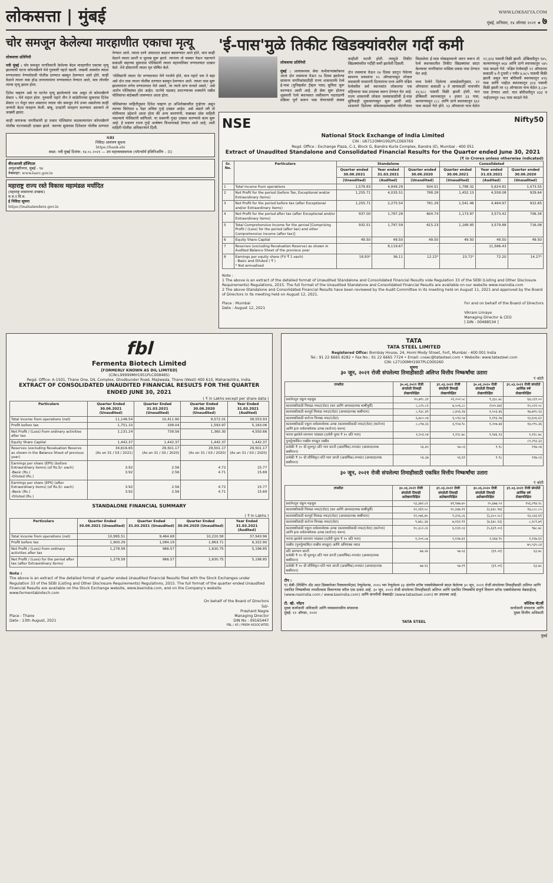लोकसत्ता | मुंबई
WWW.LOKSATTA.COM
मुंबई, शनिवार, १४ ऑगस्ट २०२१ ★ ७
चोर समजून केलेल्या मारहाणीत एकाचा मृत्यू
लोकसत्ता प्रतिनिधी
नवी मुंबई : चोर समजून नागरिकांनी केलेल्या बेदम मारहाणीत एकाचा मृत्यू झाल्याची घटना कोपरखैरणे येथे गुरुवारी पहाटे घडली. जखमी अवस्थेत त्याला रुग्णालयात नेण्याऐवजी पोलीस ठाण्यात बसवून ठेवण्यात आले होते. काही वेळाने त्याला त्रास होऊ लागल्यानंतर रुग्णालयात नेण्यात आले, मात्र तोपर्यंत त्याचा मृत्यू झाला होता.
दिनेश चव्हाण असे या घटनेत मृत्यू झालेल्याचे नाव असून तो कोपरखैरणे सेक्टर ५ येथे राहात होता. गुरुवारी पहाटे तीन ते साडेतीनच्या सुमारास दिनेश सेक्टर १९ येथून जात असताना त्याला चोर समजून तेथे उभ्या असलेल्या काही जणांनी बेदम मारहाण केली. बांबू, दगडांनी मारहाण करण्यात आल्याने तो जखमी झाला.
काही जागरूक नागरिकांनी हा प्रकार पोलिसांना कळवल्यानंतर कोपरखैरणे पोलीस घटनास्थळी दाखल झाले. चारच्या सुमारास दिनेशला पोलीस ठाण्यात नेण्यात आले. त्याला ठाणे अंमलदार कक्षात बसवण्यात आले होते, मात्र काही वेळाने त्याला उलटी व जुलाब सुरू झाले. त्यानंतर तो चक्कर येऊन पडल्याने सकाळी सहाच्या सुमारास पोलिसांनी त्याला महापालिका रुग्णालयात दाखल केले. तेथे डॉक्टरांनी त्याला मृत घोषित केले.
'पोलिसांनी त्याला थेट रुग्णालयात नेणे गरजेचे होते, मात्र पहाटे चार ते सहा असे दोन तास त्याला पोलीस ठाण्यात बसवून ठेवण्यात आले. त्याला त्रास सुरू झाल्यानंतर लगेच रुग्णालयात नेले असते, तर त्याचे प्राण वाचले असते,' असे आरोप पोलिसांवर होत आहेत. घटनेचे पडसाद उमटण्याच्या शक्यतेने रखीव पोलिसांचा बंदोबस्ती लावण्यात आला होता.
पोलिसांच्या माहितीनुसार दिनेश चव्हाण हा अभिलेखावरील गुन्हेगार असून त्याच्या विरोधात ७ पेक्षा अधिक गुन्हे दाखल आहेत. असे असले तरी तो चोरीच्याच उद्देशाने आला होता की अन्य कारणांनी, याबाबत ठोस माहिती नसल्याचे पोलिसांनी सांगितले. या प्रकरणी गुन्हा दाखल करण्याचे काम सुरू आहे. हे प्रकरण राज्य गुन्हे अन्वेषण विभागाकडे देण्यात आले आहे, अशी माहिती पोलीस अधिकाऱ्याने दिली.
SBI
निविदा आमंत्रण सूचना
https://bank.sbi
स्थळ: नवी मुंबई दिनांक: १४.०८.२०२१ — उप महाव्यवस्थापक (प्लॅटफॉर्म इंजिनिअरिंग – II)
बीएआरसी हॉस्पिटल
अणुशक्तीनगर, मुंबई - ९४
वेबसाइट: www.barc.gov.in
महाराष्ट्र राज्य रस्ते विकास महामंडळ मर्यादित
(महाराष्ट्र शासनाचा उपक्रम)
म.रा.र.वि.म.
ई निविदा सूचना
https://mahatenders.gov.in
'ई-पास'मुळे तिकीट खिडक्यांवरील गर्दी कमी
लोकसत्ता प्रतिनिधी
मुंबई : अत्यावश्यक सेवा कर्मचाऱ्यांबरोबरच आता दोन लसमात्रा घेऊन १४ दिवस झालेल्या सामान्य नागरिकांसाठीही राज्य शासनातर्फे रेल्वे ई-पास (युनिव्हर्सल ट्रॅव्हल पास) सुविधा सुरू करण्यात आली आहे. ही सेवा सुरू होताच शुक्रवारी रेल्वे स्थानकात लसीकरण पडताळणी प्रक्रिया पूर्ण करून पास घेणाऱ्यांची संख्या काहीशी घटली होती. त्यामुळे तिकीट खिडक्यांवरील गर्दीही कमी झालेली दिसली.
दोन लसमात्रा घेऊन १४ दिवस उलटून गेलेल्या सामान्य प्रवाशांना १५ ऑगस्टपासून लोकल प्रवासाची परवानगी दिल्यानंतर मध्य आणि पश्चिम रेल्वेवरील सर्व स्थानकांत लोकलचा एक महिन्याचा पास उपलब्ध करून देण्यात येत आहे. राज्य शासनाची लोकल प्रवासासाठीची ई-पास सुविधाही शुक्रवारपासून सुरू झाली आहे. शासनाने दिलेल्या संकेतस्थळावरील नोंदणीनंतर मिळालेला ई-पास मोबाइलमध्ये जतन करून तो रेल्वे स्थानकातील तिकीट खिडक्यांवर सादर केल्यावर नागरिकांना मासिक प्रवास पास देण्यात येत आहे.
मध्य रेल्वेने दिलेल्या आकडेवारीनुसार, १२ ऑगस्टला सकाळी ७ ते सायंकाळी पाचपर्यंत १४,६८८ पासची विक्री झाली होती. यात डोंबिवली स्थानकातून १ हजार ३३ पास, कल्याणमधून ८८८ आणि ठाणे स्थानकातून ६६१ पास काढले गेले होते. १३ ऑगस्टला याच वेळेत १२,३२३ पासची विक्री झाली. डोंबिवलीतून ९४५, कल्याणमधून ७६४ आणि ठाणे स्थानकातून ५४५ पास काढले गेले. पश्चिम रेल्वेवरही १२ ऑगस्टला सकाळी ७ ते दुपारी २ पर्यंत ४,७८५ पासची विक्री झाली असून यात बोरीवली स्थानकातून ४९६ पास आणि भाईंदर स्थानकातून ३२३ पासची विक्री झाली तर १३ ऑगस्टला याच वेळेत ३,८३० पास देण्यात आले. यात बोरीवलीतून ४३३ व भाईंदरमधून २७६ पास काढले गेले.
NSE Nifty50
National Stock Exchange of India Limited
CIN : U67120MH1992PLC069769
Regd. Office : Exchange Plaza, C-1, Block G, Bandra Kurla Complex, Bandra (E), Mumbai - 400 051
Extract of Unaudited Standalone and Consolidated Financial Results for the Quarter ended June 30, 2021
(₹ in Crores unless otherwise indicated)
| Sr. No. | Particulars | Standalone | | | Consolidated | | |
| --- | --- | --- | --- | --- | --- | --- | --- |
| | | Quarter ended 30.06.2021 | Year ended 31.03.2021 | Quarter ended 30.06.2020 | Quarter ended 30.06.2021 | Year ended 31.03.2021 | Quarter ended 30.06.2020 |
| | | (Unaudited) | (Audited) | (Unaudited) | (Unaudited) | (Audited) | (Unaudited) |
| 1 | Total income from operations | 1,579.83 | 4,848.29 | 934.51 | 1,788.32 | 5,624.82 | 1,073.55 |
| 2 | Net Profit for the period (before Tax, Exceptional and/or Extraordinary items) | 1,255.71 | 4,035.51 | 788.28 | 1,452.13 | 4,558.08 | 929.64 |
| 3 | Net Profit for the period before tax (after Exceptional and/or Extraordinary items) | 1,255.71 | 2,275.54 | 781.29 | 1,541.46 | 4,464.97 | 922.65 |
| 4 | Net Profit for the period after tax (after Exceptional and/or Extraordinary items) | 937.00 | 1,787.28 | 604.74 | 1,173.97 | 3,573.42 | 706.34 |
| 5 | Total Comprehensive Income for the period [Comprising Profit / (Loss) for the period (after tax) and other Comprehensive Income (after tax)] | 932.51 | 1,797.59 | 615.23 | 1,169.95 | 3,579.88 | 716.08 |
| 6 | Equity Share Capital | 49.50 | 49.50 | 49.50 | 49.50 | 49.50 | 49.50 |
| 7 | Reserves (excluding Revaluation Reserve) as shown in Audited Balance Sheet of the previous year | - | 8,119.67 | - | - | 11,586.43 | - |
| 8 | Earnings per equity share (FV ₹ 1 each) - Basic and Diluted ( ₹ ) * Not annualised | 18.93* | 36.11 | 12.22* | 23.72* | 72.20 | 14.27* |
Note :
1 The above is an extract of the detailed format of Unaudited Standalone and Consolidated Financial Results vide Regulation 33 of the SEBI (Listing and Other Disclosure Requirements) Regulations, 2015. The full format of the Unaudited Standalone and Consolidated Financial Results are available on our website www.nseindia.com
2 The above Standalone and Consolidated Financial Results have been reviewed by the Audit Committee in its meeting held on August 11, 2021 and approved by the Board of Directors in its meeting held on August 12, 2021.
Place : Mumbai
Date : August 12, 2021 For and on behalf of the Board of Directors
Vikram Limaye
Managing Director & CEO
[ DIN : 00488534 ]
fbl
Fermenta Biotech Limited
[FORMERLY KNOWN AS DIL LIMITED]
(CIN:L99999MH1951PLC008485)
Regd. Office: A-1501, Thane One, DIL Complex, Ghodbunder Road, Majiwada, Thane (West) 400 610, Maharashtra, India.
EXTRACT OF CONSOLIDATED UNAUDITED FINANCIAL RESULTS FOR THE QUARTER ENDED JUNE 30, 2021
( ₹ in Lakhs except per share data )
| Particulars | Quarter Ended 30.06.2021 (Unaudited) | Quarter Ended 31.03.2021 (Unaudited) | Quarter Ended 30.06.2020 (Unaudited) | Year Ended 31.03.2021 (Audited) |
| --- | --- | --- | --- | --- |
| Total income from operations (net) | 11,146.54 | 10,411.90 | 9,572.01 | 38,553.93 |
| Profit before tax | 1,751.10 | 338.04 | 1,593.97 | 5,163.06 |
| Net Profit / (Loss) from ordinary activities after tax | 1,131.24 | 739.56 | 1,360.30 | 4,550.66 |
| Equity Share Capital | 1,442.37 | 1,442.37 | 1,442.37 | 1,442.37 |
| Reserves (excluding Revaluation Reserve as shown in the Balance Sheet of previous year) | 34,616.65 (As on 31 / 03 / 2021) | 29,501.17 (As on 31 / 03 / 2020) | 29,501.17 (As on 31 / 03 / 2020) | 29,501.17 (As on 31 / 03 / 2020) |
| Earnings per share (EPS) (before Extraordinary items) (of Rs.5/- each) -Basic (Rs.) -Diluted (Rs.) | 3.92 3.92 | 2.56 2.56 | 4.72 4.71 | 15.77 15.69 |
| Earnings per share (EPS) (after Extraordinary items) (of Rs.5/- each) -Basic (Rs.) -Diluted (Rs.) | 3.92 3.92 | 2.56 2.56 | 4.72 4.71 | 15.77 15.69 |
STANDALONE FINANCIAL SUMMARY
( ₹ In Lakhs )
| Particulars | Quarter Ended 30.06.2021 (Unaudited) | Quarter Ended 31.03.2021 (Unaudited) | Quarter Ended 30.06.2020 (Unaudited) | Year Ended 31.03.2021 (Audited) |
| --- | --- | --- | --- | --- |
| Total income from operations (net) | 10,995.51 | 9,464.68 | 10,220.58 | 37,943.96 |
| Profit before tax | 1,900.29 | 1,084.19 | 1,863.71 | 6,322.90 |
| Net Profit / (Loss) from ordinary activities after tax | 1,278.58 | 966.57 | 1,630.75 | 5,196.85 |
| Net Profit / (Loss) for the period after tax (after Extraordinary items) | 1,278.58 | 966.57 | 1,630.75 | 5,196.85 |
Note :
The above is an extract of the detailed format of quarter ended Unaudited Financial Results filed with the Stock Exchanges under Regulation 33 of the SEBI (Listing and Other Disclosure Requirements) Regulations, 2015. The full format of the quarter ended Unaudited Financial Results are available on the Stock Exchange website, www.bseindia.com, and on the Company's website www.fermentabiotech.com
Place : Thane
Date : 13th August, 2021 On behalf of the Board of Directors
Sd/-
Prashant Nagre
Managing Director
DIN No : 09165447
FBL / 45 / PREM ASSOCIATES
TATA
TATA STEEL LIMITED
Registered Offce: Bombay House, 24, Homi Mody Street, Fort, Mumbai - 400 001 India
Tel.: 91 22 6665 8282 • Fax No.: 91 22 6665 7724 • Email: cosec@tatasteel.com • Website: www.tatasteel.com
CIN: L27100MH1907PLC000260
सूचना
३० जून, २०२१ रोजी संपलेल्या तिमाहीसाठी अलिप्त वित्तीय निष्कर्षांचा उतारा
₹ कोटी
| तपशील | ३०.०६.२०२१ रोजी संपलेली तिमाही लेखापरिक्षित | ३१.०३.२०२१ रोजी संपलेली तिमाही लेखापरिक्षित | ३०.०६.२०२० रोजी संपलेली तिमाही लेखापरिक्षित | ३१.०३.२०२१ रोजी संपलेले आर्थिक वर्ष लेखापरिक्षित |
| --- | --- | --- | --- | --- |
| प्रवर्तनातून एकूण महसूल | २०,७९८.३१ | २१,२०२.५८ | ९,३३८.७८ | ६४,८६९.०० |
| कालावधीसाठी निव्वळ नफा/(तोटा) (कर आणि अपवादात्मक बाबींपूर्वी) | ८,८२५.८१ | ७,५०६.८८ | (५०५.४४) | १५,०२२.०८ |
| कालावधीसाठी करपूर्व निव्वळ नफा/(तोटा) (अपवादात्मक बाबींनंतर) | ८,९३८.४९ | ८,४५६.१४ | १,५५३.४६ | १७,७९५.१३ |
| कालावधीसाठी करोत्तर निव्वळ नफा/(तोटा) | ६,७८०.०४ | ६,५९३.५४ | १,१९३.२७ | १३,६०६.६२ |
| कालावधीसाठी एकूण सर्वसमावेशक उत्पन्न (कालावधीसाठी नफा/(तोटा) (करोत्तर) आणि इतर सर्वसमावेशक उत्पन्न (करोत्तर) धरून) | ८,८९७.३३ | ६,९५४.९८ | १,२०७.४४ | १४,०९५.३६ |
| भरणा झालेले समभाग भांडवल (दर्शनी मूल्य ₹ १० प्रति भाग) | १,२०३.०४ | १,११८.७८ | १,१४६.१३ | १,११८.७८ |
| पुनर्मूल्यांकित राखीव वगळून राखीव | | | | ८९,२९३.३३ |
| प्रत्येकी ₹ १० ची मूलभूत प्रति भाग प्राप्ती (अवार्षिक)-रुपयांत (अपवादात्मक बाबींनंतर) | ५६.४५ | ५७.०३ | ९.९८ | ११७.०४ |
| प्रत्येकी ₹ १० ची सौम्यिकृत प्रति भाग प्राप्ती (अवार्षिक)-रुपयांत (अपवादात्मक बाबींनंतर) | ५६.३७ | ५६.६९ | ९.९८ | ११७.०३ |
३० जून, २०२१ रोजी संपलेल्या तिमाहीसाठी एकत्रित वित्तीय निष्कर्षांचा उतारा
₹ कोटी
| तपशील | ३०.०६.२०२१ रोजी संपलेली तिमाही अलेखापरिक्षित | ३१.०३.२०२१ रोजी संपलेली तिमाही अलेखापरिक्षित | ३०.०६.२०२० रोजी संपलेली तिमाही अलेखापरिक्षित | ३१.०३.२०२१ रोजी संपलेले आर्थिक वर्ष लेखापरिक्षित |
| --- | --- | --- | --- | --- |
| प्रवर्तनातून एकूण महसूल | ५३,३७२.८१ | ४९,९७७.४० | २५,४७४.५२ | १५६,२९४.१८ |
| कालावधीसाठी निव्वळ नफा/(तोटा) (कर आणि अपवादात्मक बाबींपूर्वी) | १२,२६९.०८ | १०,३४७.११ | (३,४३८.९४) | १४,८८८.८५ |
| कालावधीसाठी करपूर्व निव्वळ नफा/(तोटा) (अपवादात्मक बाबींनंतर) | १२,०७६.७५ | ९,३५६.८६ | (३,३८०.५८) | १३,८४३.६९ |
| कालावधीसाठी करोत्तर निव्वळ नफा/(तोटा) | ९,७६८.३४ | ७,१६१.९१ | (४,६४८.१३) | ८,१८९.७९ |
| कालावधीसाठी एकूण सर्वसमावेशक उत्पन्न (कालावधीसाठी नफा/(तोटा) (करोत्तर) आणि इतर सर्वसमावेशक उत्पन्न (करोत्तर) धरून) | १०,३८२.८६ | ६,१३१.०३ | (५,६३९.००) | ९७८.७८ |
| भरणा झालेले समभाग भांडवल (दर्शनी मूल्य ₹ १० प्रति भाग) | १,२०१.८७ | १,११७.६१ | १,१४४.९५ | १,११७.६१ |
| राखीव (पुनर्मूल्यांकित राखीव वगळून) आणि अनियंत्रक व्याज | | | | ७५,५३५.८४ |
| प्रति समभाग प्राप्ती प्रत्येकी ₹ १० ची मूलभूत प्रति भाग प्राप्ती (अवार्षिक)-रुपयांत (अपवादात्मक बाबींनंतर) | ७४.२४ | ५७.५३ | (३९.०१) | ६३.७८ |
| प्रत्येकी ₹ १० ची सौम्यिकृत प्रति भाग प्राप्ती (अवार्षिक)-रुपयांत (अपवादात्मक बाबींनंतर) | ७४.१३ | ५७.१९ | (३९.०१) | ६३.७८ |
टीप :
ए) सेबी (लिस्टिंग अँड अदर डिस्क्लोजर रिक्वायरमेंट्स) रेग्युलेशन्स, २०१५ च्या रेग्युलेशन ३३ अंतर्गत स्टॉक एक्स्चेंजेसमध्ये सादर केलेल्या ३० जून, २०२१ रोजी संपलेल्या तिमाहीसाठी अलिप्त आणि एकत्रित निष्कर्षांच्या तपशीलवार विवरणाचा वरील एक उतारा आहे. ३० जून, २०२१ रोजी संपलेल्या तिमाहीसाठी अलिप्त आणि एकत्रित निष्कर्षांचे संपूर्ण विवरण स्टॉक एक्स्चेंजेसच्या वेबसाईटस् (www.nseindia.com / www.bseindia.com) आणि कंपनीची वेबसाईट (www.tatasteel.com) वर उपलब्ध आहे.
टी. व्ही. नरेंद्रन
मुख्य कार्यकारी अधिकारी आणि व्यवस्थापकीय संचालक
मुंबई: १२ ऑगस्ट, २०२१ कौशिक चॅटर्जी
कार्यकारी संचालक आणि
मुख्य वित्तीय अधिकारी
TATA STEEL
मुंबई